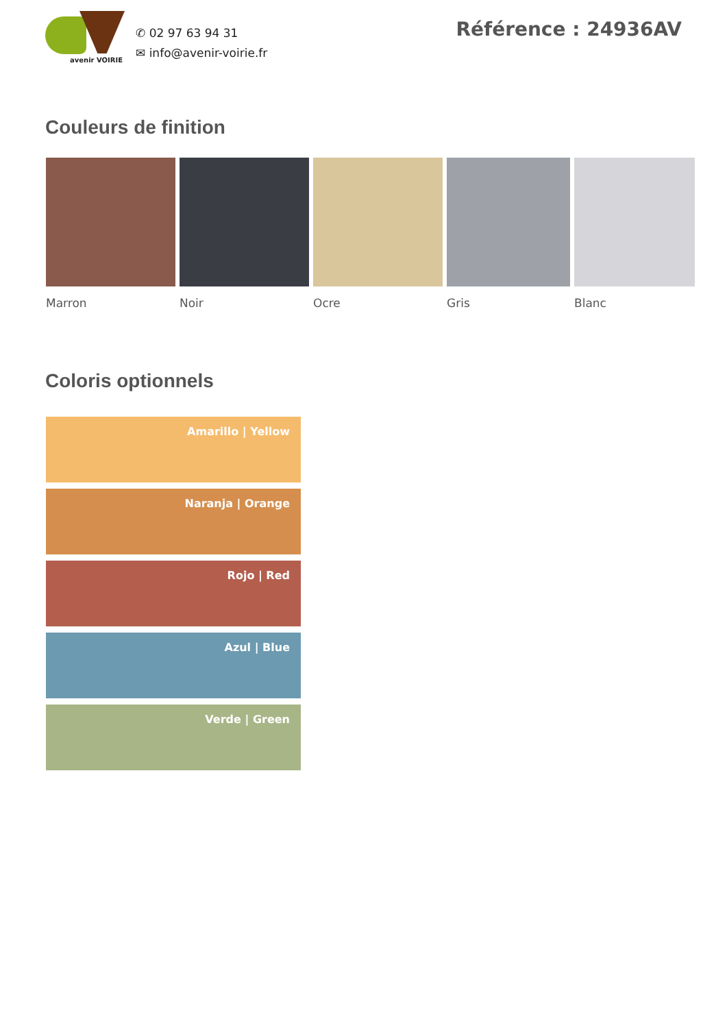avenir VOIRIE
✆ 02 97 63 94 31
✉ info@avenir-voirie.fr
Référence : 24936AV
Couleurs de finition
Marron Noir Ocre Gris Blanc
Coloris optionnels
Amarillo | Yellow
Naranja | Orange
Rojo | Red
Azul | Blue
Verde | Green